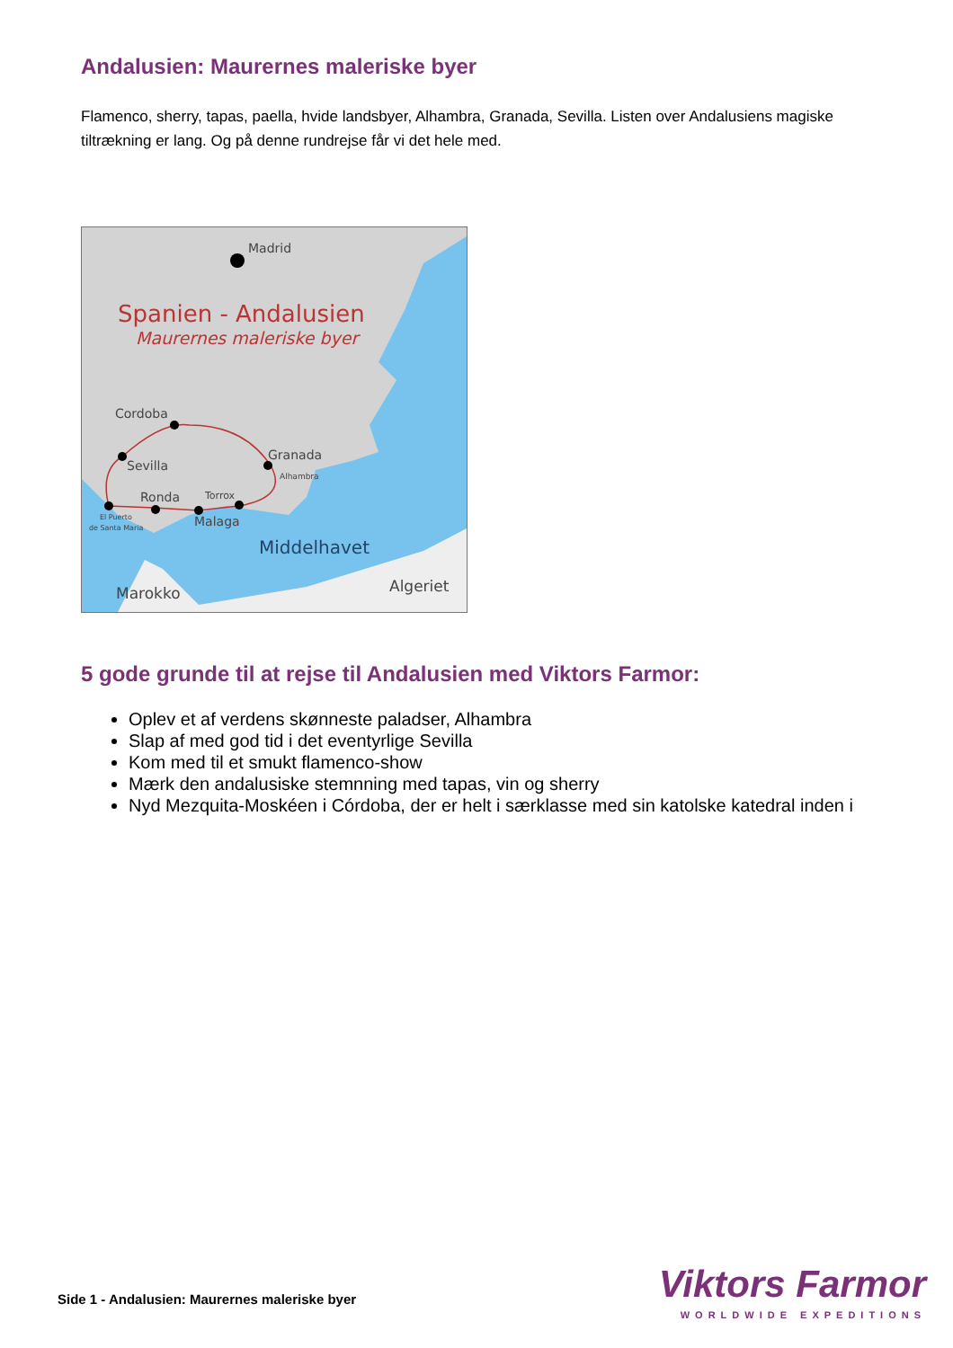Andalusien: Maurernes maleriske byer
Flamenco, sherry, tapas, paella, hvide landsbyer, Alhambra, Granada, Sevilla. Listen over Andalusiens magiske tiltrækning er lang. Og på denne rundrejse får vi det hele med.
Madrid
Cordoba
Sevilla
Granada
Alhambra
Ronda
Torrox
Malaga
El Puerto
de Santa Maria
Middelhavet
Marokko
Algeriet
Spanien - Andalusien
Maurernes maleriske byer
5 gode grunde til at rejse til Andalusien med Viktors Farmor:
Oplev et af verdens skønneste paladser, Alhambra
Slap af med god tid i det eventyrlige Sevilla
Kom med til et smukt flamenco-show
Mærk den andalusiske stemnning med tapas, vin og sherry
Nyd Mezquita-Moskéen i Córdoba, der er helt i særklasse med sin katolske katedral inden i
Side 1 - Andalusien: Maurernes maleriske byer
Viktors Farmor
WORLDWIDE EXPEDITIONS